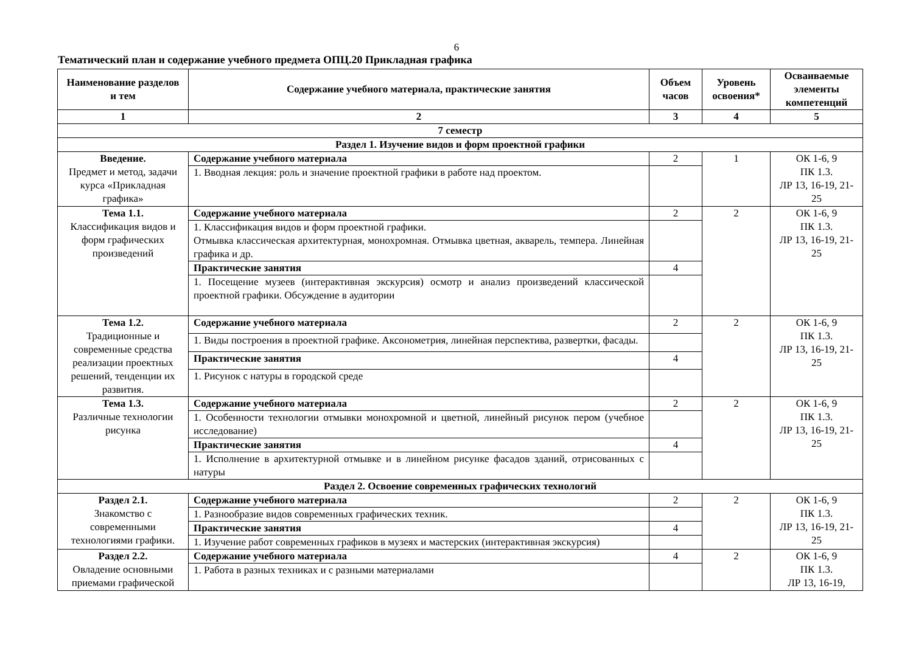6
Тематический план и содержание учебного предмета ОПЦ.20 Прикладная графика
| Наименование разделов и тем | Содержание учебного материала, практические занятия | Объем часов | Уровень освоения* | Осваиваемые элементы компетенций |
| --- | --- | --- | --- | --- |
| 1 | 2 | 3 | 4 | 5 |
| 7 семестр | | | | |
| Раздел 1. Изучение видов и форм проектной графики | | | | |
| Введение. Предмет и метод, задачи курса «Прикладная графика» | Содержание учебного материала | 2 | 1 | ОК 1-6, 9 ПК 1.3. ЛР 13, 16-19, 21-25 |
| | 1. Вводная лекция: роль и значение проектной графики в работе над проектом. | | | |
| Тема 1.1. Классификация видов и форм графических произведений | Содержание учебного материала | 2 | 2 | ОК 1-6, 9 ПК 1.3. ЛР 13, 16-19, 21-25 |
| | 1. Классификация видов и форм проектной графики. Отмывка классическая архитектурная, монохромная. Отмывка цветная, акварель, темпера. Линейная графика и др. | | | |
| | Практические занятия | 4 | | |
| | 1. Посещение музеев (интерактивная экскурсия) осмотр и анализ произведений классической проектной графики. Обсуждение в аудитории | | | |
| Тема 1.2. Традиционные и современные средства реализации проектных решений, тенденции их развития. | Содержание учебного материала | 2 | 2 | ОК 1-6, 9 ПК 1.3. ЛР 13, 16-19, 21-25 |
| | 1. Виды построения в проектной графике. Аксонометрия, линейная перспектива, развертки, фасады. | | | |
| | Практические занятия | 4 | | |
| | 1. Рисунок с натуры в городской среде | | | |
| Тема 1.3. Различные технологии рисунка | Содержание учебного материала | 2 | 2 | ОК 1-6, 9 ПК 1.3. ЛР 13, 16-19, 21-25 |
| | 1. Особенности технологии отмывки монохромной и цветной, линейный рисунок пером (учебное исследование) | | | |
| | Практические занятия | 4 | | |
| | 1. Исполнение в архитектурной отмывке и в линейном рисунке фасадов зданий, отрисованных с натуры | | | |
| Раздел 2. Освоение современных графических технологий | | | | |
| Раздел 2.1. Знакомство с современными технологиями графики. | Содержание учебного материала | 2 | 2 | ОК 1-6, 9 ПК 1.3. ЛР 13, 16-19, 21-25 |
| | 1. Разнообразие видов современных графических техник. | | | |
| | Практические занятия | 4 | | |
| | 1. Изучение работ современных графиков в музеях и мастерских (интерактивная экскурсия) | | | |
| Раздел 2.2. Овладение основными приемами графической | Содержание учебного материала | 4 | 2 | ОК 1-6, 9 ПК 1.3. ЛР 13, 16-19, |
| | 1. Работа в разных техниках и с разными материалами | | | |